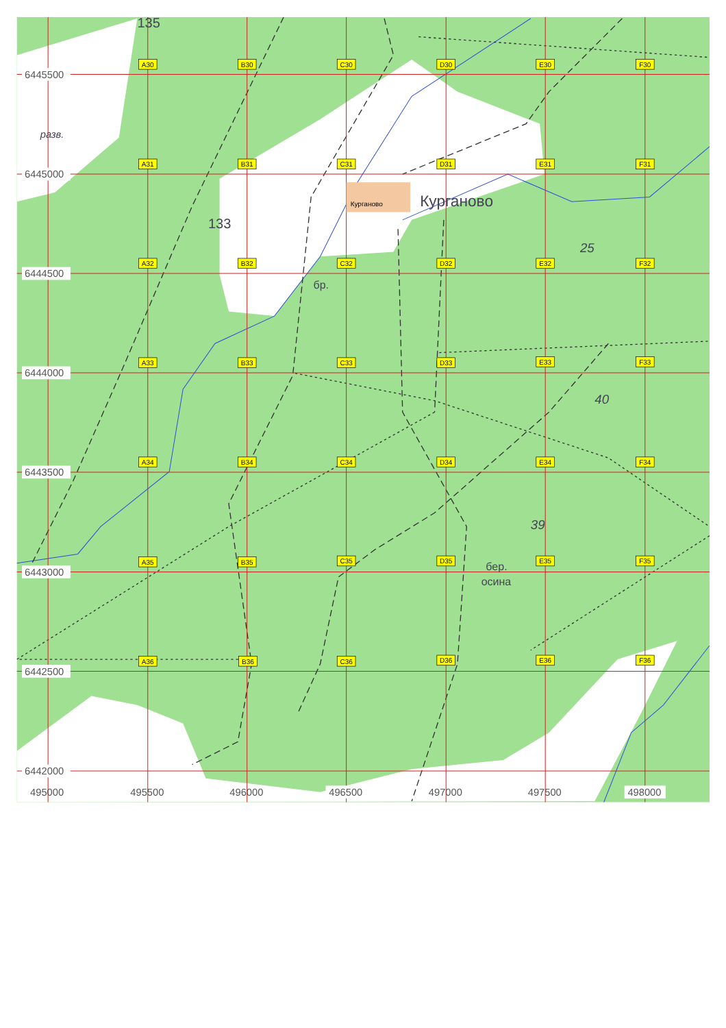Курганово
Курганово
133
135
разв.
бр.
25
40
39
бер.
осина
A30
B30
C30
D30
E30
F30
A31
B31
C31
D31
E31
F31
A32
B32
C32
D32
E32
F32
A33
B33
C33
D33
E33
F33
A34
B34
C34
D34
E34
F34
A35
B35
C35
D35
E35
F35
A36
B36
C36
D36
E36
F36
6445500
6445000
6444500
6444000
6443500
6443000
6442500
6442000
495000
495500
496000
496500
497000
497500
498000